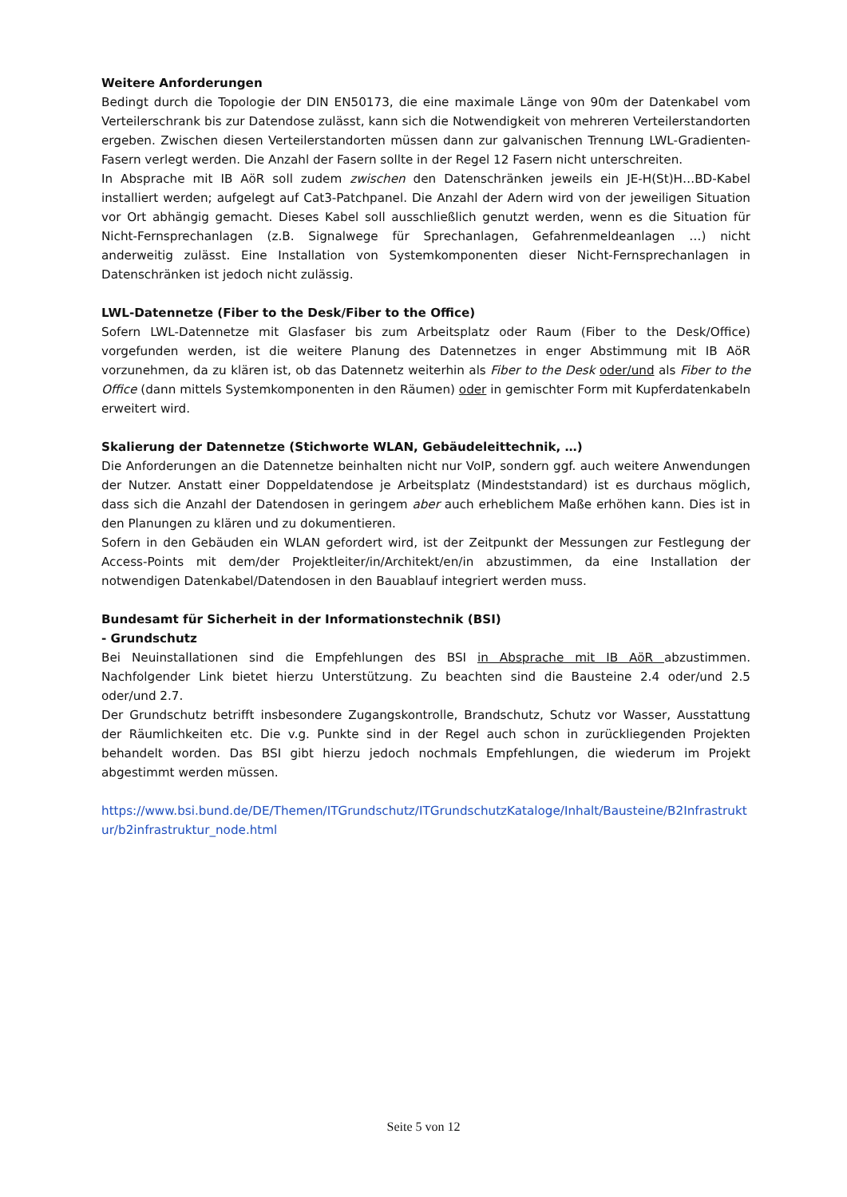Weitere Anforderungen
Bedingt durch die Topologie der DIN EN50173, die eine maximale Länge von 90m der Datenkabel vom Verteilerschrank bis zur Datendose zulässt, kann sich die Notwendigkeit von mehreren Verteilerstandorten ergeben. Zwischen diesen Verteilerstandorten müssen dann zur galvanischen Trennung LWL-Gradienten-Fasern verlegt werden. Die Anzahl der Fasern sollte in der Regel 12 Fasern nicht unterschreiten.
In Absprache mit IB AöR soll zudem zwischen den Datenschränken jeweils ein JE-H(St)H…BD-Kabel installiert werden; aufgelegt auf Cat3-Patchpanel. Die Anzahl der Adern wird von der jeweiligen Situation vor Ort abhängig gemacht. Dieses Kabel soll ausschließlich genutzt werden, wenn es die Situation für Nicht-Fernsprechanlagen (z.B. Signalwege für Sprechanlagen, Gefahrenmeldeanlagen …) nicht anderweitig zulässt. Eine Installation von Systemkomponenten dieser Nicht-Fernsprechanlagen in Datenschränken ist jedoch nicht zulässig.
LWL-Datennetze (Fiber to the Desk/Fiber to the Office)
Sofern LWL-Datennetze mit Glasfaser bis zum Arbeitsplatz oder Raum (Fiber to the Desk/Office) vorgefunden werden, ist die weitere Planung des Datennetzes in enger Abstimmung mit IB AöR vorzunehmen, da zu klären ist, ob das Datennetz weiterhin als Fiber to the Desk oder/und als Fiber to the Office (dann mittels Systemkomponenten in den Räumen) oder in gemischter Form mit Kupferdatenkabeln erweitert wird.
Skalierung der Datennetze (Stichworte WLAN, Gebäudeleittechnik, …)
Die Anforderungen an die Datennetze beinhalten nicht nur VoIP, sondern ggf. auch weitere Anwendungen der Nutzer. Anstatt einer Doppeldatendose je Arbeitsplatz (Mindeststandard) ist es durchaus möglich, dass sich die Anzahl der Datendosen in geringem aber auch erheblichem Maße erhöhen kann. Dies ist in den Planungen zu klären und zu dokumentieren.
Sofern in den Gebäuden ein WLAN gefordert wird, ist der Zeitpunkt der Messungen zur Festlegung der Access-Points mit dem/der Projektleiter/in/Architekt/en/in abzustimmen, da eine Installation der notwendigen Datenkabel/Datendosen in den Bauablauf integriert werden muss.
Bundesamt für Sicherheit in der Informationstechnik (BSI)
- Grundschutz
Bei Neuinstallationen sind die Empfehlungen des BSI in Absprache mit IB AöR abzustimmen. Nachfolgender Link bietet hierzu Unterstützung. Zu beachten sind die Bausteine 2.4 oder/und 2.5 oder/und 2.7.
Der Grundschutz betrifft insbesondere Zugangskontrolle, Brandschutz, Schutz vor Wasser, Ausstattung der Räumlichkeiten etc. Die v.g. Punkte sind in der Regel auch schon in zurückliegenden Projekten behandelt worden. Das BSI gibt hierzu jedoch nochmals Empfehlungen, die wiederum im Projekt abgestimmt werden müssen.
https://www.bsi.bund.de/DE/Themen/ITGrundschutz/ITGrundschutzKataloge/Inhalt/Bausteine/B2Infrastruktur/b2infrastruktur_node.html
Seite 5 von 12